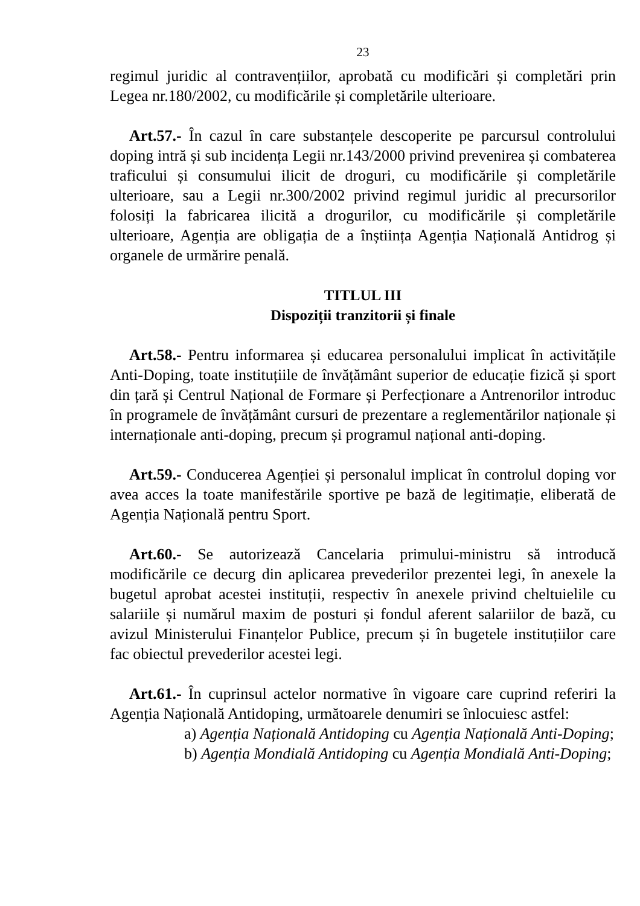23
regimul juridic al contravențiilor, aprobată cu modificări și completări prin Legea nr.180/2002, cu modificările și completările ulterioare.
Art.57.- În cazul în care substanțele descoperite pe parcursul controlului doping intră și sub incidența Legii nr.143/2000 privind prevenirea și combaterea traficului și consumului ilicit de droguri, cu modificările și completările ulterioare, sau a Legii nr.300/2002 privind regimul juridic al precursorilor folosiți la fabricarea ilicită a drogurilor, cu modificările și completările ulterioare, Agenția are obligația de a înștiința Agenția Națională Antidrog și organele de urmărire penală.
TITLUL III
Dispoziții tranzitorii și finale
Art.58.- Pentru informarea și educarea personalului implicat în activitățile Anti-Doping, toate instituțiile de învățământ superior de educație fizică și sport din țară și Centrul Național de Formare și Perfecționare a Antrenorilor introduc în programele de învățământ cursuri de prezentare a reglementărilor naționale și internaționale anti-doping, precum și programul național anti-doping.
Art.59.- Conducerea Agenției și personalul implicat în controlul doping vor avea acces la toate manifestările sportive pe bază de legitimație, eliberată de Agenția Națională pentru Sport.
Art.60.- Se autorizează Cancelaria primului-ministru să introducă modificările ce decurg din aplicarea prevederilor prezentei legi, în anexele la bugetul aprobat acestei instituții, respectiv în anexele privind cheltuielile cu salariile și numărul maxim de posturi și fondul aferent salariilor de bază, cu avizul Ministerului Finanțelor Publice, precum și în bugetele instituțiilor care fac obiectul prevederilor acestei legi.
Art.61.- În cuprinsul actelor normative în vigoare care cuprind referiri la Agenția Națională Antidoping, următoarele denumiri se înlocuiesc astfel:
a) Agenția Națională Antidoping cu Agenția Națională Anti-Doping;
b) Agenția Mondială Antidoping cu Agenția Mondială Anti-Doping;